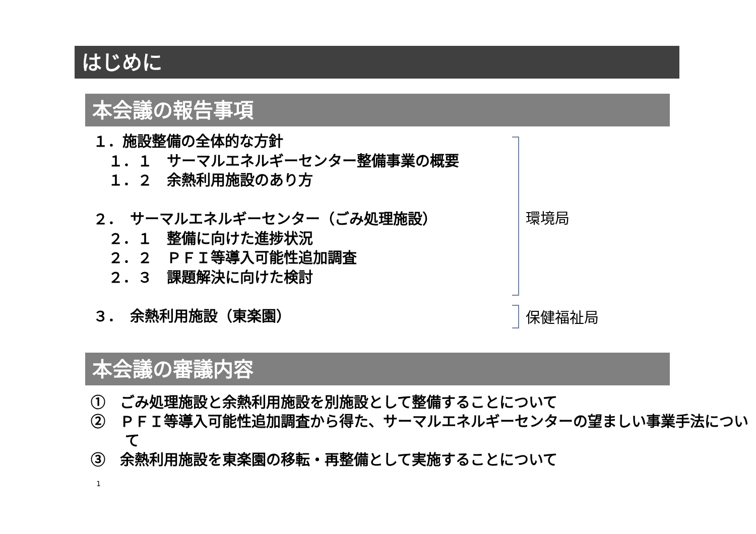はじめに
本会議の報告事項
１．施設整備の全体的な方針
１．１　サーマルエネルギーセンター整備事業の概要
１．２　余熱利用施設のあり方
２．　サーマルエネルギーセンター（ごみ処理施設）
２．１　整備に向けた進捗状況
２．２　ＰＦＩ等導入可能性追加調査
２．３　課題解決に向けた検討
３．　余熱利用施設（東楽園）
環境局
保健福祉局
本会議の審議内容
①　ごみ処理施設と余熱利用施設を別施設として整備することについて
②　ＰＦＩ等導入可能性追加調査から得た、サーマルエネルギーセンターの望ましい事業手法について
③　余熱利用施設を東楽園の移転・再整備として実施することについて
1